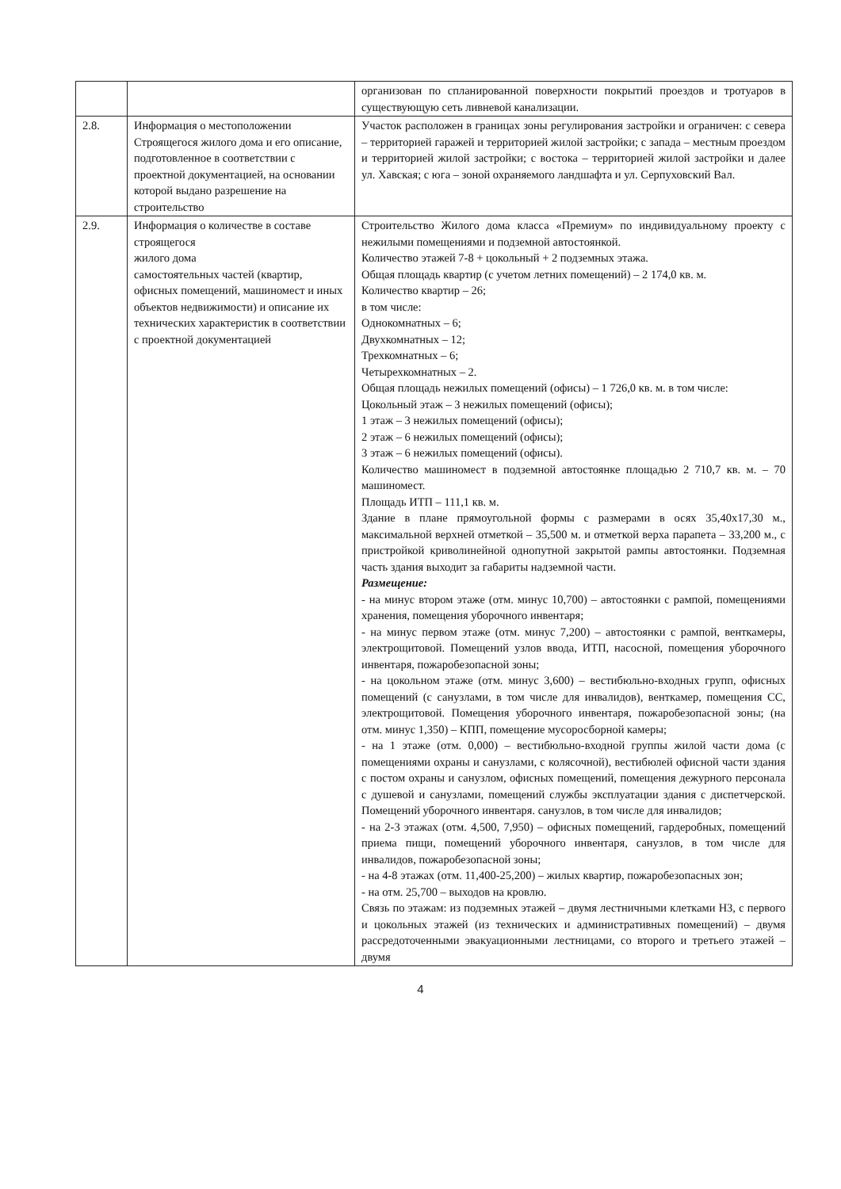| | | организован по спланированной поверхности покрытий проездов и тротуаров в существующую сеть ливневой канализации. |
| 2.8. | Информация о местоположении Строящегося жилого дома и его описание, подготовленное в соответствии с проектной документацией, на основании которой выдано разрешение на строительство | Участок расположен в границах зоны регулирования застройки и ограничен: с севера – территорией гаражей и территорией жилой застройки; с запада – местным проездом и территорией жилой застройки; с востока – территорией жилой застройки и далее ул. Хавская; с юга – зоной охраняемого ландшафта и ул. Серпуховский Вал. |
| 2.9. | Информация о количестве в составе строящегося жилого дома самостоятельных частей (квартир, офисных помещений, машиномест и иных объектов недвижимости) и описание их технических характеристик в соответствии с проектной документацией | Строительство Жилого дома класса «Премиум» по индивидуальному проекту с нежилыми помещениями и подземной автостоянкой. Количество этажей 7-8 + цокольный + 2 подземных этажа. Общая площадь квартир (с учетом летних помещений) – 2 174,0 кв. м. Количество квартир – 26; в том числе: Однокомнатных – 6; Двухкомнатных – 12; Трехкомнатных – 6; Четырехкомнатных – 2. Общая площадь нежилых помещений (офисы) – 1 726,0 кв. м. в том числе: Цокольный этаж – 3 нежилых помещений (офисы); 1 этаж – 3 нежилых помещений (офисы); 2 этаж – 6 нежилых помещений (офисы); 3 этаж – 6 нежилых помещений (офисы). Количество машиномест в подземной автостоянке площадью 2 710,7 кв. м. – 70 машиномест. Площадь ИТП – 111,1 кв. м. Здание в плане прямоугольной формы с размерами в осях 35,40х17,30 м., максимальной верхней отметкой – 35,500 м. и отметкой верха парапета – 33,200 м., с пристройкой криволинейной однопутной закрытой рампы автостоянки. Подземная часть здания выходит за габариты надземной части. Размещение: - на минус втором этаже (отм. минус 10,700) – автостоянки с рампой, помещениями хранения, помещения уборочного инвентаря; - на минус первом этаже (отм. минус 7,200) – автостоянки с рампой, венткамеры, электрощитовой. Помещений узлов ввода, ИТП, насосной, помещения уборочного инвентаря, пожаробезопасной зоны; - на цокольном этаже (отм. минус 3,600) – вестибюльно-входных групп, офисных помещений (с санузлами, в том числе для инвалидов), венткамер, помещения СС, электрощитовой. Помещения уборочного инвентаря, пожаробезопасной зоны; (на отм. минус 1,350) – КПП, помещение мусоросборной камеры; - на 1 этаже (отм. 0,000) – вестибюльно-входной группы жилой части дома (с помещениями охраны и санузлами, с колясочной), вестибюлей офисной части здания с постом охраны и санузлом, офисных помещений, помещения дежурного персонала с душевой и санузлами, помещений службы эксплуатации здания с диспетчерской. Помещений уборочного инвентаря. санузлов, в том числе для инвалидов; - на 2-3 этажах (отм. 4,500, 7,950) – офисных помещений, гардеробных, помещений приема пищи, помещений уборочного инвентаря, санузлов, в том числе для инвалидов, пожаробезопасной зоны; - на 4-8 этажах (отм. 11,400-25,200) – жилых квартир, пожаробезопасных зон; - на отм. 25,700 – выходов на кровлю. Связь по этажам: из подземных этажей – двумя лестничными клетками Н3, с первого и цокольных этажей (из технических и административных помещений) – двумя рассредоточенными эвакуационными лестницами, со второго и третьего этажей – двумя |
4